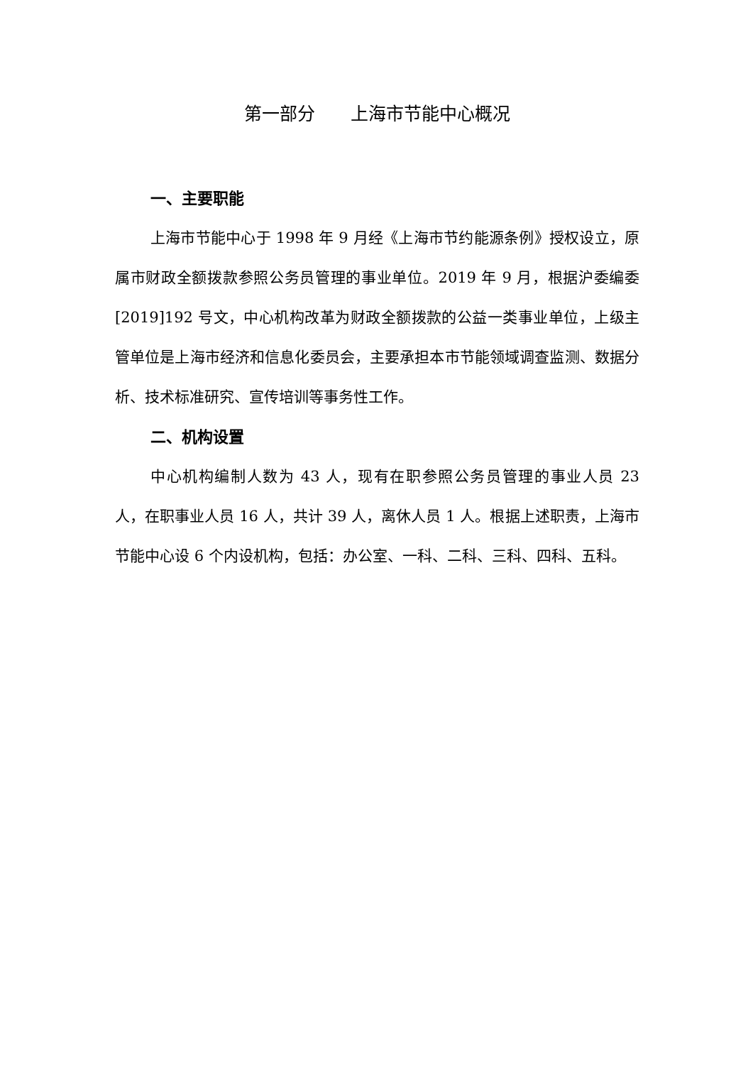第一部分　　上海市节能中心概况
一、主要职能
上海市节能中心于 1998 年 9 月经《上海市节约能源条例》授权设立，原属市财政全额拨款参照公务员管理的事业单位。2019 年 9 月，根据沪委编委[2019]192 号文，中心机构改革为财政全额拨款的公益一类事业单位，上级主管单位是上海市经济和信息化委员会，主要承担本市节能领域调查监测、数据分析、技术标准研究、宣传培训等事务性工作。
二、机构设置
中心机构编制人数为 43 人，现有在职参照公务员管理的事业人员 23 人，在职事业人员 16 人，共计 39 人，离休人员 1 人。根据上述职责，上海市节能中心设 6 个内设机构，包括：办公室、一科、二科、三科、四科、五科。